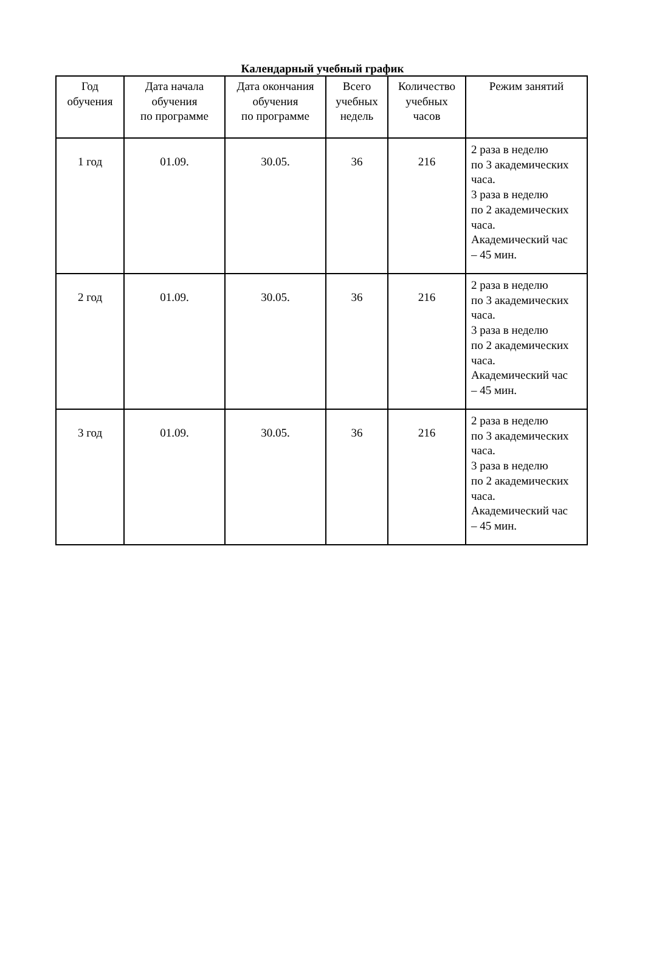Календарный учебный график
| Год обучения | Дата начала обучения по программе | Дата окончания обучения по программе | Всего учебных недель | Количество учебных часов | Режим занятий |
| --- | --- | --- | --- | --- | --- |
| 1 год | 01.09. | 30.05. | 36 | 216 | 2 раза в неделю по 3 академических часа. 3 раза в неделю по 2 академических часа. Академический час – 45 мин. |
| 2 год | 01.09. | 30.05. | 36 | 216 | 2 раза в неделю по 3 академических часа. 3 раза в неделю по 2 академических часа. Академический час – 45 мин. |
| 3 год | 01.09. | 30.05. | 36 | 216 | 2 раза в неделю по 3 академических часа. 3 раза в неделю по 2 академических часа. Академический час – 45 мин. |